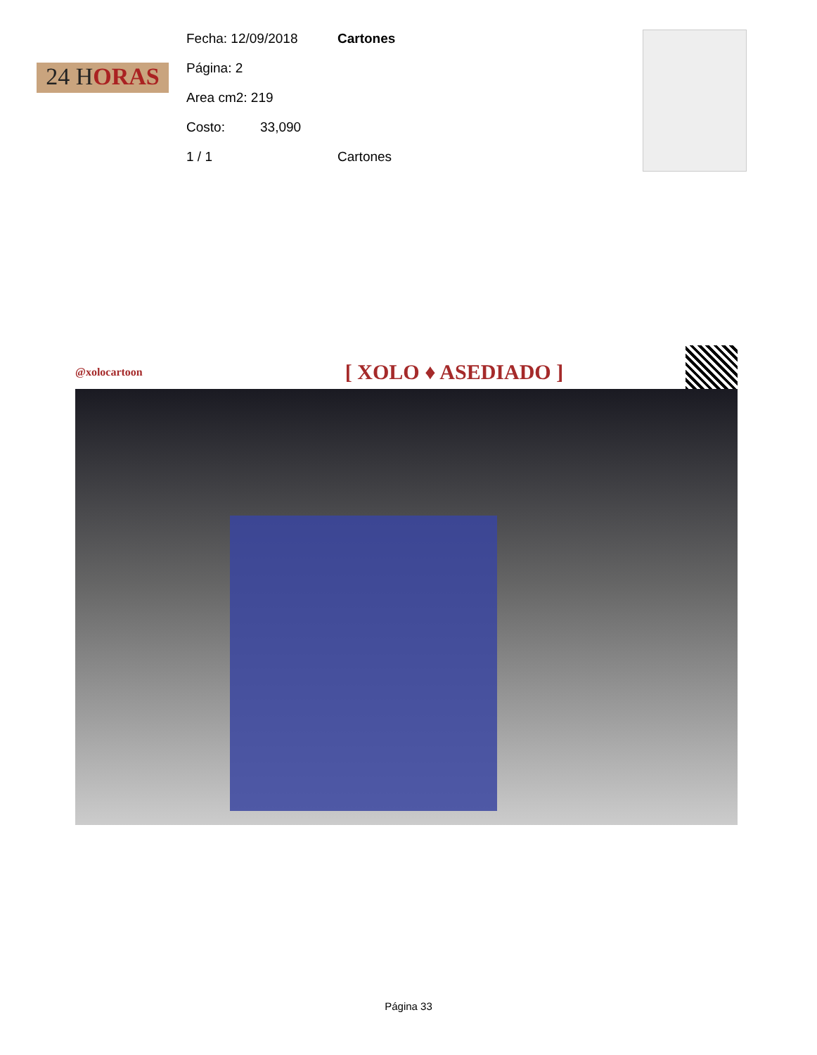24 HORAS
Fecha: 12/09/2018 Cartones
Página: 2
Area cm2: 219
Costo: 33,090
1 / 1 Cartones
@xolocartoon [ XOLO ♦ ASEDIADO ]
Página 33